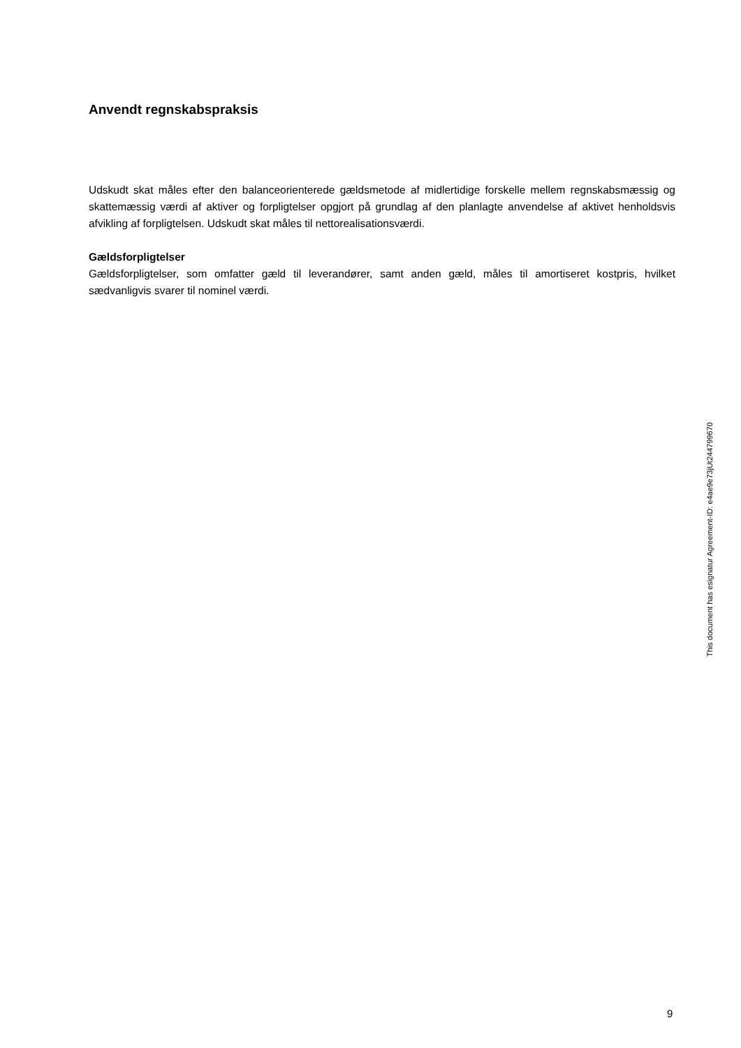Anvendt regnskabspraksis
Udskudt skat måles efter den balanceorienterede gældsmetode af midlertidige forskelle mellem regnskabsmæssig og skattemæssig værdi af aktiver og forpligtelser opgjort på grundlag af den planlagte anvendelse af aktivet henholdsvis afvikling af forpligtelsen. Udskudt skat måles til nettorealisationsværdi.
Gældsforpligtelser
Gældsforpligtelser, som omfatter gæld til leverandører, samt anden gæld, måles til amortiseret kostpris, hvilket sædvanligvis svarer til nominel værdi.
This document has esignatur Agreement-ID: e4ae9e73jUt244799670
9